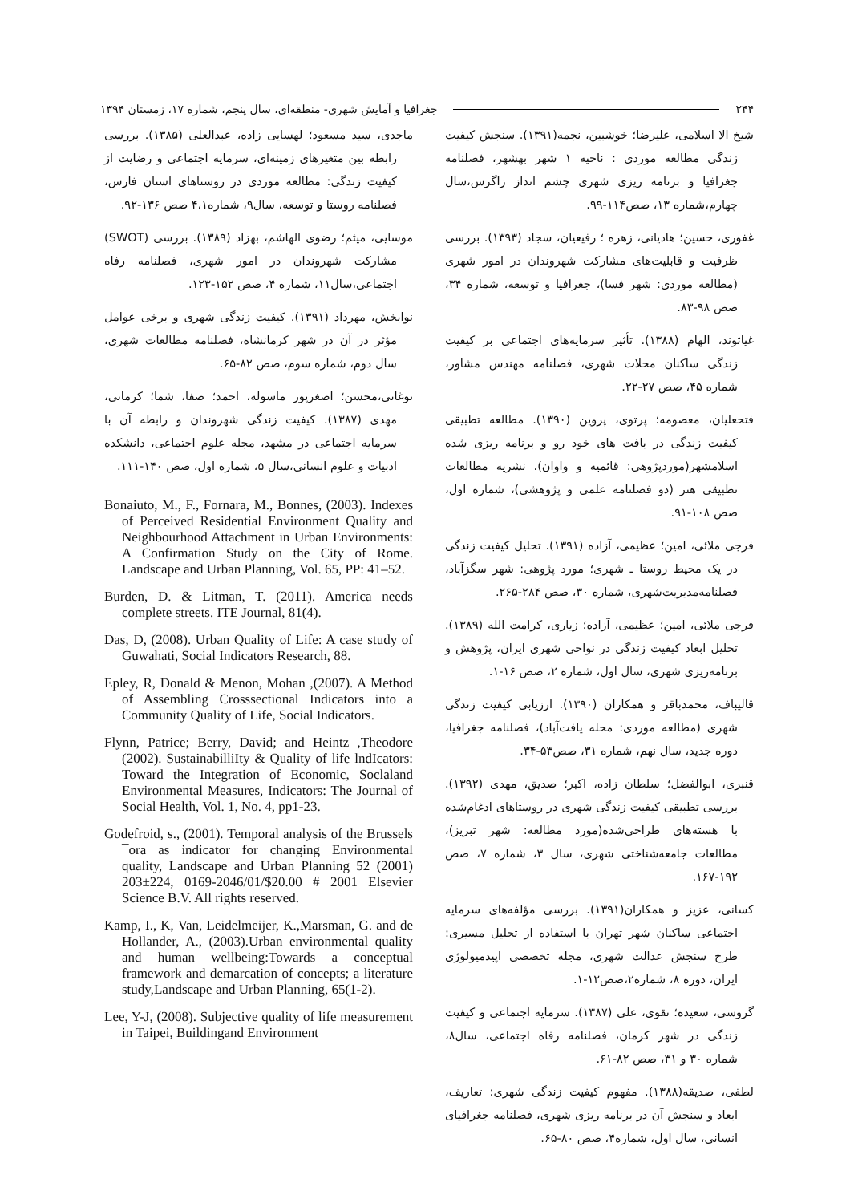۲۴۴ جغرافیا و آمایش شهری- منطقه‌ای، سال پنجم، شماره ۱۷، زمستان ۱۳۹۴
شیخ الا اسلامی، علیرضا؛ خوشبین، نجمه(۱۳۹۱). سنجش کیفیت زندگی مطالعه موردی : ناحیه ۱ شهر بهشهر، فصلنامه جغرافیا و برنامه ریزی شهری چشم انداز زاگرس،سال چهارم،شماره ۱۳، صص۱۱۴-۹۹.
غفوری، حسین؛ هادیانی، زهره ؛ رفیعیان، سجاد (۱۳۹۳). بررسی ظرفیت و قابلیت‌های مشارکت شهروندان در امور شهری (مطالعه موردی: شهر فسا)، جغرافیا و توسعه، شماره ۳۴، صص ۹۸-۸۳.
غیاثوند، الهام (۱۳۸۸). تأثیر سرمایه‌های اجتماعی بر کیفیت زندگی ساکنان محلات شهری، فصلنامه مهندس مشاور، شماره ۴۵، صص ۲۷-۲۲.
فتحعلیان، معصومه؛ پرتوی، پروین (۱۳۹۰). مطالعه تطبیقی کیفیت زندگی در بافت های خود رو و برنامه ریزی شده اسلامشهر(موردپژوهی: قائمیه و واوان)، نشریه مطالعات تطبیقی هنر (دو فصلنامه علمی و پژوهشی)، شماره اول، صص ۱۰۸-۹۱.
فرجی ملائی، امین؛ عظیمی، آزاده (۱۳۹۱). تحلیل کیفیت زندگی در یک محیط روستا ـ شهری؛ مورد پژوهی: شهر سگزآباد، فصلنامه‌مدیریت‌شهری، شماره ۳۰، صص ۲۸۴-۲۶۵.
فرجی ملائی، امین؛ عظیمی، آزاده؛ زیاری، کرامت الله (۱۳۸۹). تحلیل ابعاد کیفیت زندگی در نواحی شهری ایران، پژوهش و برنامه‌ریزی شهری، سال اول، شماره ۲، صص ۱۶-۱.
قالیباف، محمدباقر و همکاران (۱۳۹۰). ارزیابی کیفیت زندگی شهری (مطالعه موردی: محله یافت‌آباد)، فصلنامه جغرافیا، دوره جدید، سال نهم، شماره ۳۱، صص۵۳-۳۴.
قنبری، ابوالفضل؛ سلطان زاده، اکبر؛ صدیق، مهدی (۱۳۹۲). بررسی تطبیقی کیفیت زندگی شهری در روستاهای ادغام‌شده با هسته‌های طراحی‌شده(مورد مطالعه: شهر تبریز)، مطالعات جامعه‌شناختی شهری، سال ۳، شماره ۷، صص ۱۹۲-۱۶۷.
کسانی، عزیز و همکاران(۱۳۹۱). بررسی مؤلفه‌های سرمایه اجتماعی ساکنان شهر تهران با استفاده از تحلیل مسیری: طرح سنجش عدالت شهری، مجله تخصصی اپیدمیولوژی ایران، دوره ۸، شماره۲،صص۱۲-۱.
گروسی، سعیده؛ نقوی، علی (۱۳۸۷). سرمایه اجتماعی و کیفیت زندگی در شهر کرمان، فصلنامه رفاه اجتماعی، سال۸، شماره ۳۰ و ۳۱، صص ۸۲-۶۱.
لطفی، صدیقه(۱۳۸۸). مفهوم کیفیت زندگی شهری: تعاریف، ابعاد و سنجش آن در برنامه ریزی شهری، فصلنامه جغرافیای انسانی، سال اول، شماره۴، صص ۸۰-۶۵.
ماجدی، سید مسعود؛ لهسایی زاده، عبدالعلی (۱۳۸۵). بررسی رابطه بین متغیرهای زمینه‌ای، سرمایه اجتماعی و رضایت از کیفیت زندگی: مطالعه موردی در روستاهای استان فارس، فصلنامه روستا و توسعه، سال۹، شماره۴،۱ صص ۱۳۶-۹۲.
موسایی، میثم؛ رضوی الهاشم، بهزاد (۱۳۸۹). بررسی (SWOT) مشارکت شهروندان در امور شهری، فصلنامه رفاه اجتماعی،سال۱۱، شماره ۴، صص ۱۵۲-۱۲۳.
نوابخش، مهرداد (۱۳۹۱). کیفیت زندگی شهری و برخی عوامل مؤثر در آن در شهر کرمانشاه، فصلنامه مطالعات شهری، سال دوم، شماره سوم، صص ۸۲-۶۵.
نوغانی،محسن؛ اصغرپور ماسوله، احمد؛ صفا، شما؛ کرمانی، مهدی (۱۳۸۷). کیفیت زندگی شهروندان و رابطه آن با سرمایه اجتماعی در مشهد، مجله علوم اجتماعی، دانشکده ادبیات و علوم انسانی،سال ۵، شماره اول، صص ۱۴۰-۱۱۱.
Bonaiuto, M., F., Fornara, M., Bonnes, (2003). Indexes of Perceived Residential Environment Quality and Neighbourhood Attachment in Urban Environments: A Confirmation Study on the City of Rome. Landscape and Urban Planning, Vol. 65, PP: 41–52.
Burden, D. & Litman, T. (2011). America needs complete streets. ITE Journal, 81(4).
Das, D, (2008). Urban Quality of Life: A case study of Guwahati, Social Indicators Research, 88.
Epley, R, Donald & Menon, Mohan ,(2007). A Method of Assembling Crosssectional Indicators into a Community Quality of Life, Social Indicators.
Flynn, Patrice; Berry, David; and Heintz ,Theodore (2002). SustainabilliIty & Quality of life lndIcators: Toward the Integration of Economic, Soclaland Environmental Measures, Indicators: The Journal of Social Health, Vol. 1, No. 4, pp1-23.
Godefroid, s., (2001). Temporal analysis of the Brussels ¯ora as indicator for changing Environmental quality, Landscape and Urban Planning 52 (2001) 203±224, 0169-2046/01/$20.00 # 2001 Elsevier Science B.V. All rights reserved.
Kamp, I., K, Van, Leidelmeijer, K.,Marsman, G. and de Hollander, A., (2003).Urban environmental quality and human wellbeing:Towards a conceptual framework and demarcation of concepts; a literature study,Landscape and Urban Planning, 65(1-2).
Lee, Y-J, (2008). Subjective quality of life measurement in Taipei, Buildingand Environment